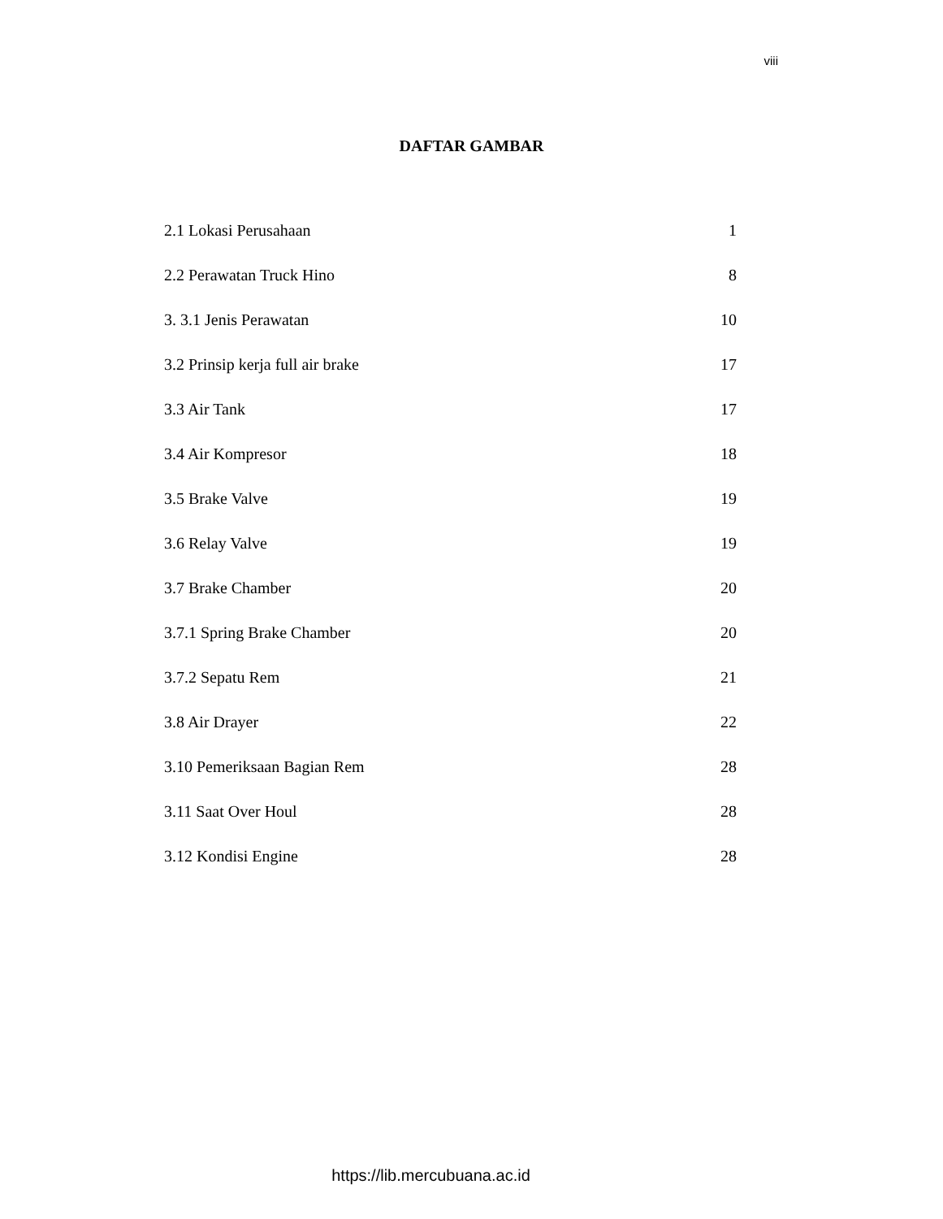viii
DAFTAR GAMBAR
2.1 Lokasi Perusahaan 1
2.2 Perawatan Truck Hino 8
3. 3.1 Jenis Perawatan 10
3.2 Prinsip kerja full air brake 17
3.3 Air Tank 17
3.4 Air Kompresor 18
3.5 Brake Valve 19
3.6 Relay Valve 19
3.7 Brake Chamber 20
3.7.1 Spring Brake Chamber 20
3.7.2 Sepatu Rem 21
3.8 Air Drayer 22
3.10 Pemeriksaan Bagian Rem 28
3.11 Saat Over Houl 28
3.12 Kondisi Engine 28
https://lib.mercubuana.ac.id